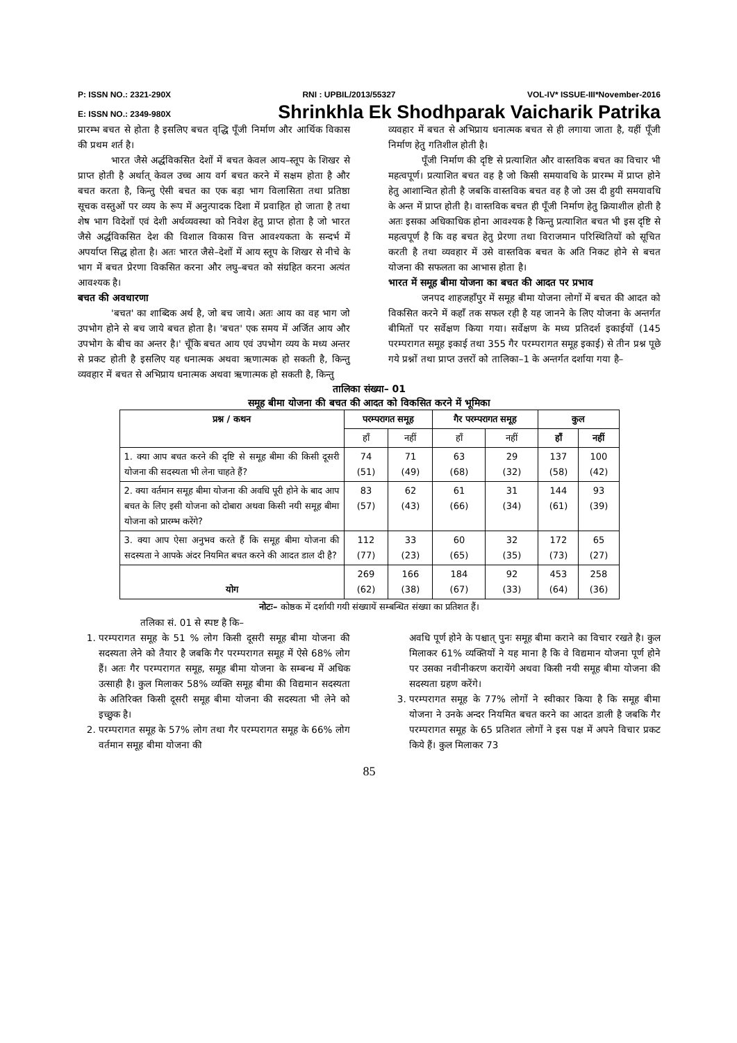P: ISSN NO.: 2321-290X RNI : UPBIL/2013/55327 VOL-IV* ISSUE-III*November-2016
E: ISSN NO.: 2349-980X Shrinkhla Ek Shodhparak Vaicharik Patrika
प्रारम्भ बचत से होता है इसलिए बचत वृद्धि पूँजी निर्माण और आर्थिक विकास की प्रथम शर्त है।
भारत जैसे अर्द्धविकसित देशों में बचत केवल आय–स्तूप के शिखर से प्राप्त होती है अर्थात् केवल उच्च आय वर्ग बचत करने में सक्षम होता है और बचत करता है, किन्तु ऐसी बचत का एक बड़ा भाग विलासिता तथा प्रतिष्ठा सूचक वस्तुओं पर व्यय के रूप में अनुत्पादक दिशा में प्रवाहित हो जाता है तथा शेष भाग विदेशों एवं देशी अर्थव्यवस्था को निवेश हेतु प्राप्त होता है जो भारत जैसे अर्द्धविकसित देश की विशाल विकास वित्त आवश्यकता के सन्दर्भ में अपर्याप्त सिद्ध होता है। अतः भारत जैसे–देशों में आय स्तूप के शिखर से नीचे के भाग में बचत प्रेरणा विकसित करना और लघु–बचत को संग्रहित करना अत्यंत आवश्यक है।
बचत की अवधारणा
'बचत' का शाब्दिक अर्थ है, जो बच जाये। अतः आय का वह भाग जो उपभोग होने से बच जाये बचत होता है। 'बचत' एक समय में अर्जित आय और उपभोग के बीच का अन्तर है।' चूँकि बचत आय एवं उपभोग व्यय के मध्य अन्तर से प्रकट होती है इसलिए यह धनात्मक अथवा ऋणात्मक हो सकती है, किन्तु व्यवहार में बचत से अभिप्राय धनात्मक अथवा ऋणात्मक हो सकती है, किन्तु
व्यवहार में बचत से अभिप्राय धनात्मक बचत से ही लगाया जाता है, यहीं पूँजी निर्माण हेतु गतिशील होती है।
पूँजी निर्माण की दृष्टि से प्रत्याशित और वास्तविक बचत का विचार भी महत्वपूर्ण। प्रत्याशित बचत वह है जो किसी समयावधि के प्रारम्भ में प्राप्त होने हेतु आशान्वित होती है जबकि वास्तविक बचत वह है जो उस दी हुयी समयावधि के अन्त में प्राप्त होती है। वास्तविक बचत ही पूँजी निर्माण हेतु क्रियाशील होती है अतः इसका अधिकाधिक होना आवश्यक है किन्तु प्रत्याशित बचत भी इस दृष्टि से महत्वपूर्ण है कि वह बचत हेतु प्रेरणा तथा विराजमान परिस्थितियों को सूचित करती है तथा व्यवहार में उसे वास्तविक बचत के अति निकट होने से बचत योजना की सफलता का आभास होता है।
भारत में समूह बीमा योजना का बचत की आदत पर प्रभाव
जनपद शाहजहाँपुर में समूह बीमा योजना लोगों में बचत की आदत को विकसित करने में कहाँ तक सफल रही है यह जानने के लिए योजना के अन्तर्गत बीमितों पर सर्वेक्षण किया गया। सर्वेक्षण के मध्य प्रतिदर्श इकाईयों (145 परम्परागत समूह इकाई तथा 355 गैर परम्परागत समूह इकाई) से तीन प्रश्न पूछे गये प्रश्नों तथा प्राप्त उत्तरों को तालिका–1 के अन्तर्गत दर्शाया गया है–
तालिका संख्या– 01
समूह बीमा योजना की बचत की आदत को विकसित करने में भूमिका
| प्रश्न / कथन | परम्परागत समूह | | गैर परम्परागत समूह | | कुल | |
| --- | --- | --- | --- | --- | --- | --- |
| | हाँ | नहीं | हाँ | नहीं | हाँ | नहीं |
| 1. क्या आप बचत करने की दृष्टि से समूह बीमा की किसी दूसरी योजना की सदस्यता भी लेना चाहते हैं? | 74 (51) | 71 (49) | 63 (68) | 29 (32) | 137 (58) | 100 (42) |
| 2. क्या वर्तमान समूह बीमा योजना की अवधि पूरी होने के बाद आप बचत के लिए इसी योजना को दोबारा अथवा किसी नयी समूह बीमा योजना को प्रारम्भ करेंगे? | 83 (57) | 62 (43) | 61 (66) | 31 (34) | 144 (61) | 93 (39) |
| 3. क्या आप ऐसा अनुभव करते हैं कि समूह बीमा योजना की सदस्यता ने आपके अंदर नियमित बचत करने की आदत डाल दी है? | 112 (77) | 33 (23) | 60 (65) | 32 (35) | 172 (73) | 65 (27) |
| योग | 269 (62) | 166 (38) | 184 (67) | 92 (33) | 453 (64) | 258 (36) |
नोटः– कोष्ठक में दर्शायी गयी संख्यायें सम्बन्धित संख्या का प्रतिशत हैं।
तलिका सं. 01 से स्पष्ट है कि–
1. परम्परागत समूह के 51 % लोग किसी दूसरी समूह बीमा योजना की सदस्यता लेने को तैयार है जबकि गैर परम्परागत समूह में ऐसे 68% लोग हैं। अतः गैर परम्परागत समूह, समूह बीमा योजना के सम्बन्ध में अधिक उत्साही है। कुल मिलाकर 58% व्यक्ति समूह बीमा की विद्यमान सदस्यता के अतिरिक्त किसी दूसरी समूह बीमा योजना की सदस्यता भी लेने को इच्छुक है।
2. परम्परागत समूह के 57% लोग तथा गैर परम्परागत समूह के 66% लोग वर्तमान समूह बीमा योजना की
अवधि पूर्ण होने के पश्चात् पुनः समूह बीमा कराने का विचार रखते है। कुल मिलाकर 61% व्यक्तियों ने यह माना है कि वे विद्यमान योजना पूर्ण होने पर उसका नवीनीकरण करायेंगे अथवा किसी नयी समूह बीमा योजना की सदस्यता ग्रहण करेंगे।
3. परम्परागत समूह के 77% लोगों ने स्वीकार किया है कि समूह बीमा योजना ने उनके अन्दर नियमित बचत करने का आदत डाली है जबकि गैर परम्परागत समूह के 65 प्रतिशत लोगों ने इस पक्ष में अपने विचार प्रकट किये हैं। कुल मिलाकर 73
85